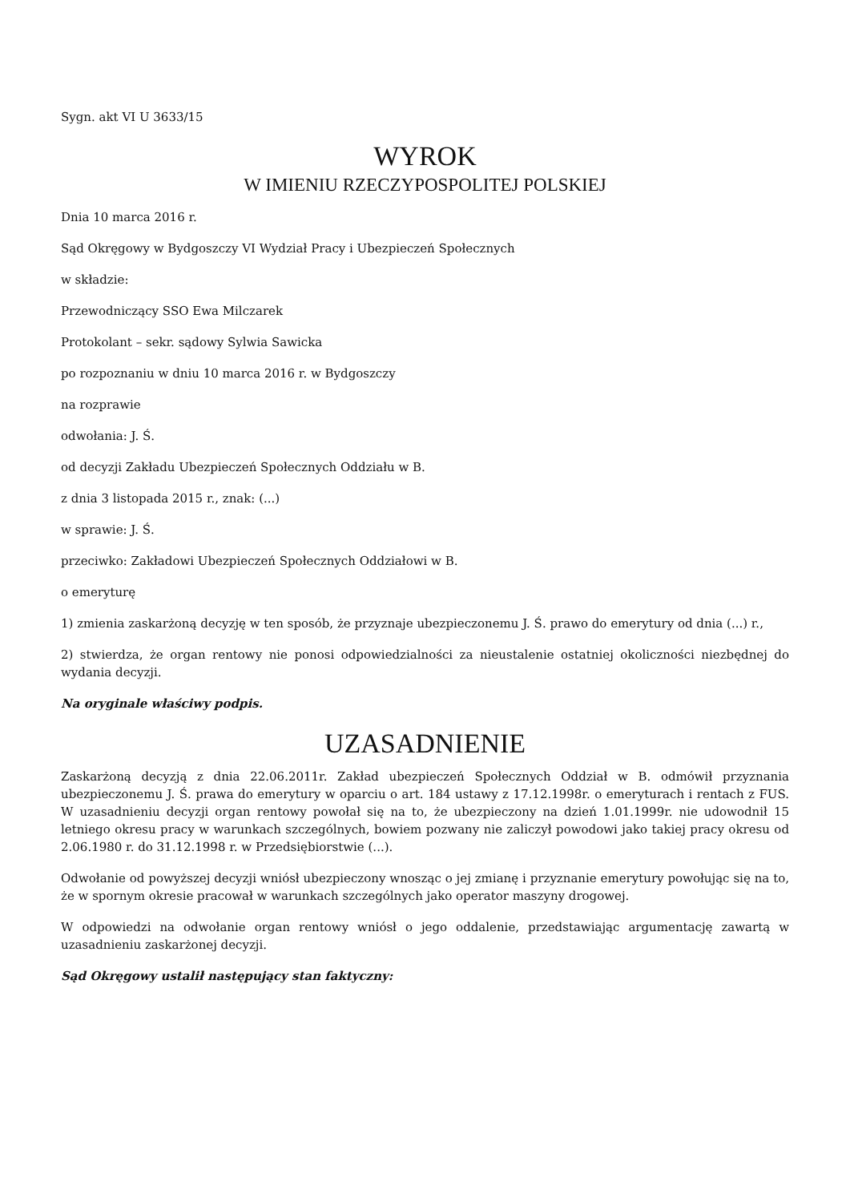Sygn. akt VI U 3633/15
WYROK
W IMIENIU RZECZYPOSPOLITEJ POLSKIEJ
Dnia 10 marca 2016 r.
Sąd Okręgowy w Bydgoszczy VI Wydział Pracy i Ubezpieczeń Społecznych
w składzie:
Przewodniczący SSO Ewa Milczarek
Protokolant – sekr. sądowy Sylwia Sawicka
po rozpoznaniu w dniu 10 marca 2016 r. w Bydgoszczy
na rozprawie
odwołania: J. Ś.
od decyzji Zakładu Ubezpieczeń Społecznych Oddziału w B.
z dnia 3 listopada 2015 r., znak: (...)
w sprawie: J. Ś.
przeciwko: Zakładowi Ubezpieczeń Społecznych Oddziałowi w B.
o emeryturę
1) zmienia zaskarżoną decyzję w ten sposób, że przyznaje ubezpieczonemu J. Ś. prawo do emerytury od dnia (...) r.,
2) stwierdza, że organ rentowy nie ponosi odpowiedzialności za nieustalenie ostatniej okoliczności niezbędnej do wydania decyzji.
Na oryginale właściwy podpis.
UZASADNIENIE
Zaskarżoną decyzją z dnia 22.06.2011r. Zakład ubezpieczeń Społecznych Oddział w B. odmówił przyznania ubezpieczonemu J. Ś. prawa do emerytury w oparciu o art. 184 ustawy z 17.12.1998r. o emeryturach i rentach z FUS. W uzasadnieniu decyzji organ rentowy powołał się na to, że ubezpieczony na dzień 1.01.1999r. nie udowodnił 15 letniego okresu pracy w warunkach szczególnych, bowiem pozwany nie zaliczył powodowi jako takiej pracy okresu od 2.06.1980 r. do 31.12.1998 r. w Przedsiębiorstwie (...).
Odwołanie od powyższej decyzji wniósł ubezpieczony wnosząc o jej zmianę i przyznanie emerytury powołując się na to, że w spornym okresie pracował w warunkach szczególnych jako operator maszyny drogowej.
W odpowiedzi na odwołanie organ rentowy wniósł o jego oddalenie, przedstawiając argumentację zawartą w uzasadnieniu zaskarżonej decyzji.
Sąd Okręgowy ustalił następujący stan faktyczny: